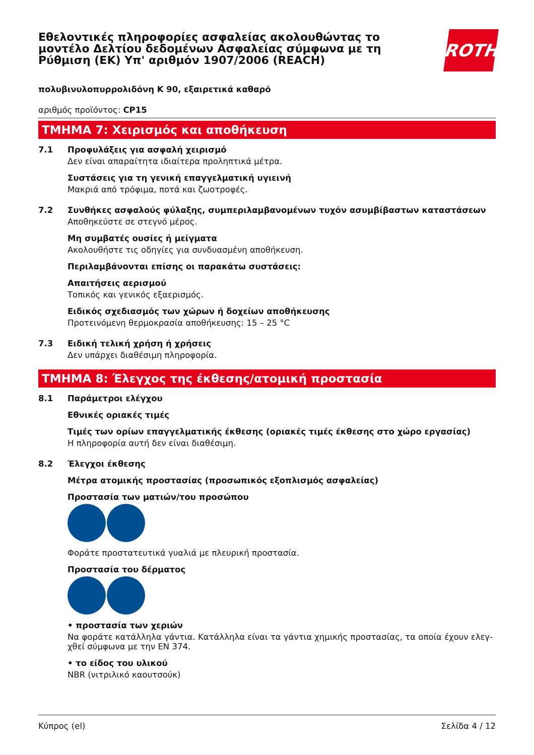Εθελοντικές πληροφορίες ασφαλείας ακολουθώντας το
μοντέλο Δελτίου δεδομένων Ασφαλείας σύμφωνα με τη
Ρύθμιση (ΕΚ) Υπ' αριθμόν 1907/2006 (REACH)
ROTH
πολυβινυλοπυρρολιδόνη K 90, εξαιρετικά καθαρό
αριθμός προϊόντος: CP15
ΤΜΗΜΑ 7: Χειρισμός και αποθήκευση
7.1 Προφυλάξεις για ασφαλή χειρισμό
Δεν είναι απαραίτητα ιδιαίτερα προληπτικά μέτρα.
Συστάσεις για τη γενική επαγγελματική υγιεινή
Μακριά από τρόφιμα, ποτά και ζωοτροφές.
7.2 Συνθήκες ασφαλούς φύλαξης, συμπεριλαμβανομένων τυχόν ασυμβίβαστων καταστάσεων
Αποθηκεύστε σε στεγνό μέρος.
Μη συμβατές ουσίες ή μείγματα
Ακολουθήστε τις οδηγίες για συνδυασμένη αποθήκευση.
Περιλαμβάνονται επίσης οι παρακάτω συστάσεις:
Απαιτήσεις αερισμού
Τοπικός και γενικός εξαερισμός.
Ειδικός σχεδιασμός των χώρων ή δοχείων αποθήκευσης
Προτεινόμενη θερμοκρασία αποθήκευσης: 15 – 25 °C
7.3 Ειδική τελική χρήση ή χρήσεις
Δεν υπάρχει διαθέσιμη πληροφορία.
ΤΜΗΜΑ 8: Έλεγχος της έκθεσης/ατομική προστασία
8.1 Παράμετροι ελέγχου
Εθνικές οριακές τιμές
Τιμές των ορίων επαγγελματικής έκθεσης (οριακές τιμές έκθεσης στο χώρο εργασίας)
Η πληροφορία αυτή δεν είναι διαθέσιμη.
8.2 Έλεγχοι έκθεσης
Μέτρα ατομικής προστασίας (προσωπικός εξοπλισμός ασφαλείας)
Προστασία των ματιών/του προσώπου
Φοράτε προστατευτικά γυαλιά με πλευρική προστασία.
Προστασία του δέρματος
• προστασία των χεριών
Να φοράτε κατάλληλα γάντια. Κατάλληλα είναι τα γάντια χημικής προστασίας, τα οποία έχουν ελεγ-χθεί σύμφωνα με την EN 374.
• το είδος του υλικού
NBR (νιτριλικό καουτσούκ)
Κύπρος (el) Σελίδα 4 / 12